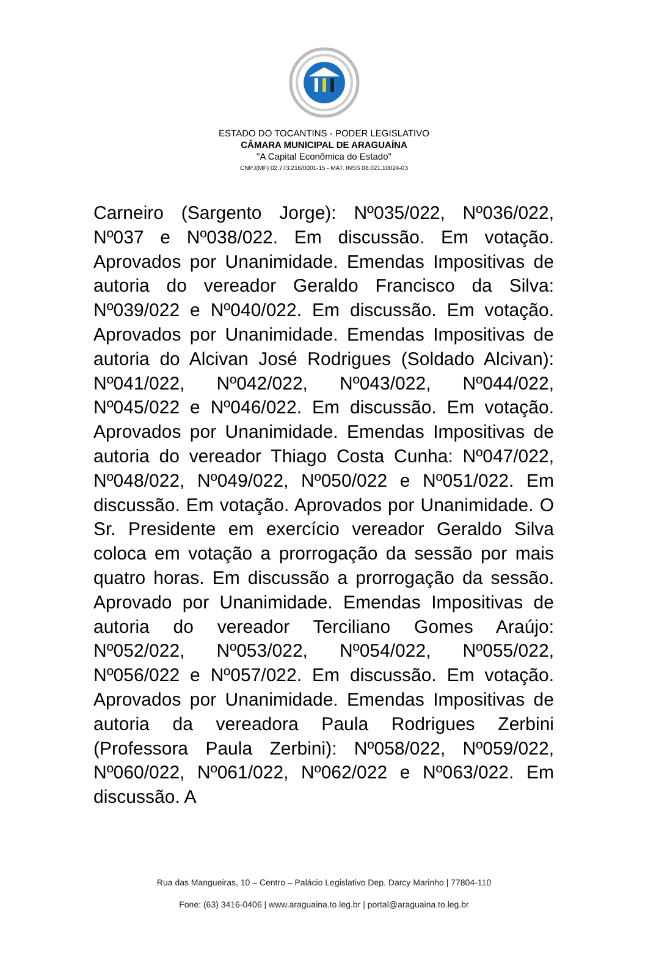ESTADO DO TOCANTINS - PODER LEGISLATIVO
CÂMARA MUNICIPAL DE ARAGUAÍNA
"A Capital Econômica do Estado"
CNPJ(MF) 02.773.216/0001-15 - MAT. INSS 08.021.10024-03
Carneiro (Sargento Jorge): Nº035/022, Nº036/022, Nº037 e Nº038/022. Em discussão. Em votação. Aprovados por Unanimidade. Emendas Impositivas de autoria do vereador Geraldo Francisco da Silva: Nº039/022 e Nº040/022. Em discussão. Em votação. Aprovados por Unanimidade. Emendas Impositivas de autoria do Alcivan José Rodrigues (Soldado Alcivan): Nº041/022, Nº042/022, Nº043/022, Nº044/022, Nº045/022 e Nº046/022. Em discussão. Em votação. Aprovados por Unanimidade. Emendas Impositivas de autoria do vereador Thiago Costa Cunha: Nº047/022, Nº048/022, Nº049/022, Nº050/022 e Nº051/022. Em discussão. Em votação. Aprovados por Unanimidade. O Sr. Presidente em exercício vereador Geraldo Silva coloca em votação a prorrogação da sessão por mais quatro horas. Em discussão a prorrogação da sessão. Aprovado por Unanimidade. Emendas Impositivas de autoria do vereador Terciliano Gomes Araújo: Nº052/022, Nº053/022, Nº054/022, Nº055/022, Nº056/022 e Nº057/022. Em discussão. Em votação. Aprovados por Unanimidade. Emendas Impositivas de autoria da vereadora Paula Rodrigues Zerbini (Professora Paula Zerbini): Nº058/022, Nº059/022, Nº060/022, Nº061/022, Nº062/022 e Nº063/022. Em discussão. A
Rua das Mangueiras, 10 – Centro – Palácio Legislativo Dep. Darcy Marinho | 77804-110
Fone: (63) 3416-0406 | www.araguaina.to.leg.br | portal@araguaina.to.leg.br